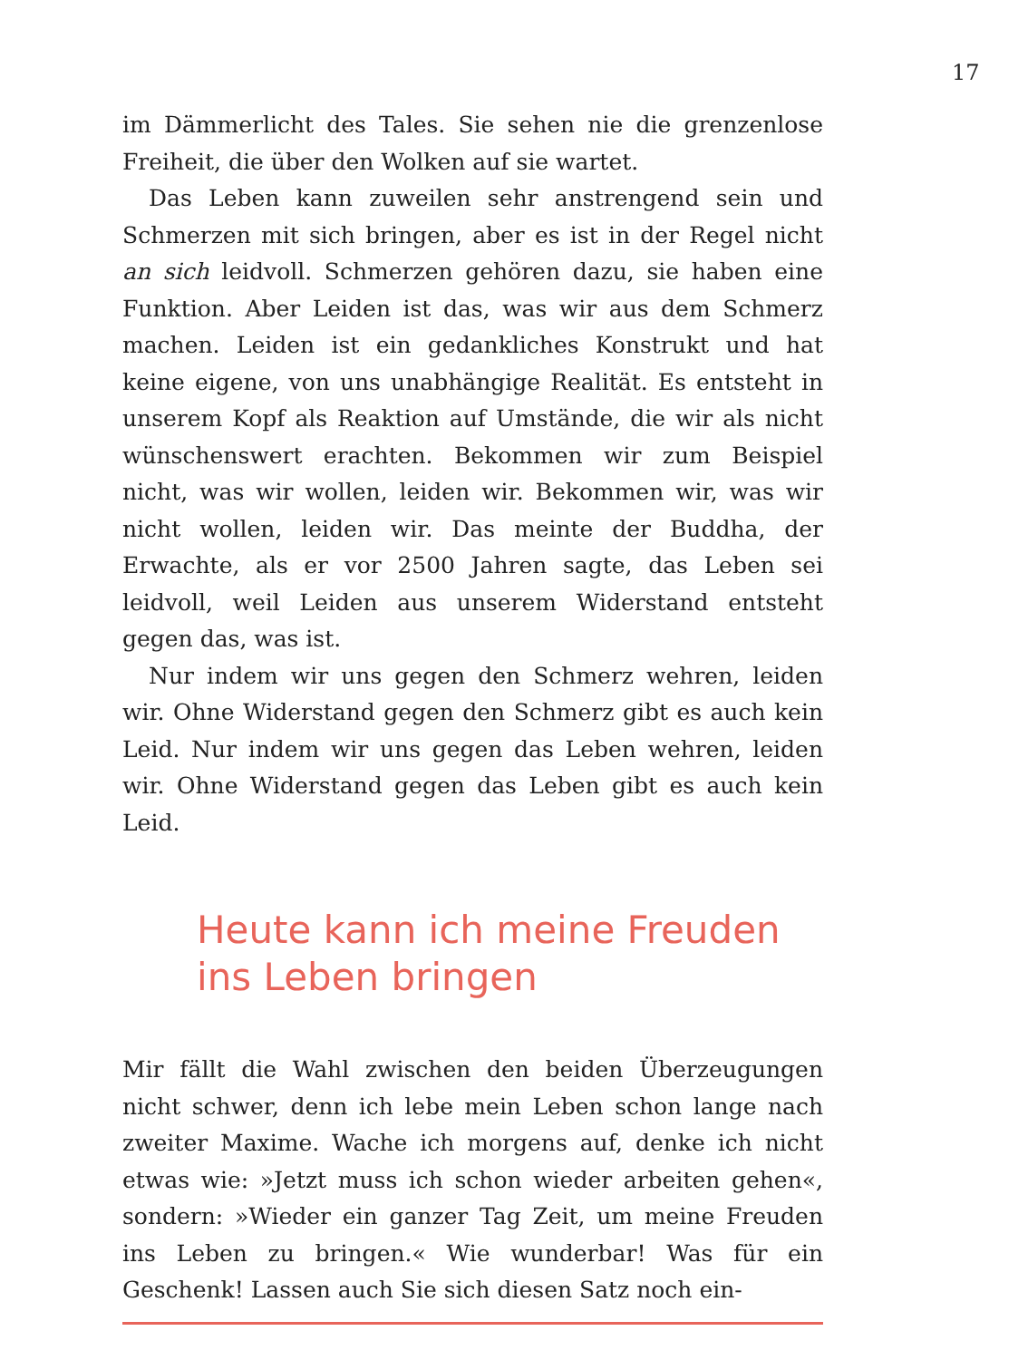17
im Dämmerlicht des Tales. Sie sehen nie die grenzenlose Freiheit, die über den Wolken auf sie wartet.
Das Leben kann zuweilen sehr anstrengend sein und Schmerzen mit sich bringen, aber es ist in der Regel nicht an sich leidvoll. Schmerzen gehören dazu, sie haben eine Funktion. Aber Leiden ist das, was wir aus dem Schmerz machen. Leiden ist ein gedankliches Konstrukt und hat keine eigene, von uns unabhängige Realität. Es entsteht in unserem Kopf als Reaktion auf Umstände, die wir als nicht wünschenswert erachten. Bekommen wir zum Beispiel nicht, was wir wollen, leiden wir. Bekommen wir, was wir nicht wollen, leiden wir. Das meinte der Buddha, der Erwachte, als er vor 2500 Jahren sagte, das Leben sei leidvoll, weil Leiden aus unserem Widerstand entsteht gegen das, was ist.
Nur indem wir uns gegen den Schmerz wehren, leiden wir. Ohne Widerstand gegen den Schmerz gibt es auch kein Leid. Nur indem wir uns gegen das Leben wehren, leiden wir. Ohne Widerstand gegen das Leben gibt es auch kein Leid.
Heute kann ich meine Freuden
ins Leben bringen
Mir fällt die Wahl zwischen den beiden Überzeugungen nicht schwer, denn ich lebe mein Leben schon lange nach zweiter Maxime. Wache ich morgens auf, denke ich nicht etwas wie: »Jetzt muss ich schon wieder arbeiten gehen«, sondern: »Wieder ein ganzer Tag Zeit, um meine Freuden ins Leben zu bringen.« Wie wunderbar! Was für ein Geschenk! Lassen auch Sie sich diesen Satz noch ein-